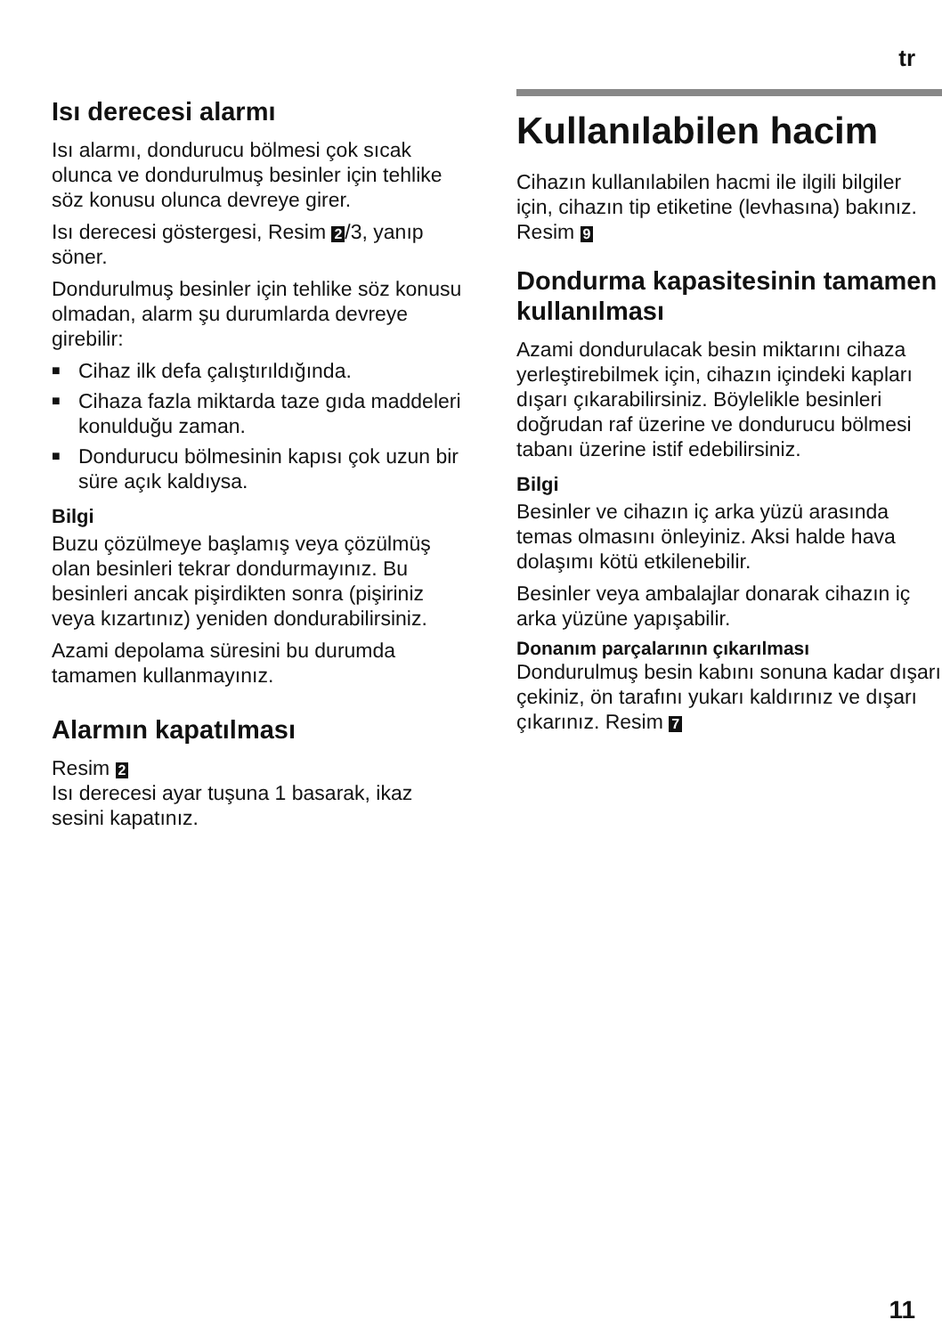tr
Isı derecesi alarmı
Isı alarmı, dondurucu bölmesi çok sıcak olunca ve dondurulmuş besinler için tehlike söz konusu olunca devreye girer.
Isı derecesi göstergesi, Resim 2 /3, yanıp söner.
Dondurulmuş besinler için tehlike söz konusu olmadan, alarm şu durumlarda devreye girebilir:
■ Cihaz ilk defa çalıştırıldığında.
■ Cihaza fazla miktarda taze gıda maddeleri konulduğu zaman.
■ Dondurucu bölmesinin kapısı çok uzun bir süre açık kaldıysa.
Bilgi
Buzu çözülmeye başlamış veya çözülmüş olan besinleri tekrar dondurmayınız. Bu besinleri ancak pişirdikten sonra (pişiriniz veya kızartınız) yeniden dondurabilirsiniz.
Azami depolama süresini bu durumda tamamen kullanmayınız.
Alarmın kapatılması
Resim 2
Isı derecesi ayar tuşuna 1 basarak, ikaz sesini kapatınız.
Kullanılabilen hacim
Cihazın kullanılabilen hacmi ile ilgili bilgiler için, cihazın tip etiketine (levhasına) bakınız. Resim 9
Dondurma kapasitesinin tamamen kullanılması
Azami dondurulacak besin miktarını cihaza yerleştirebilmek için, cihazın içindeki kapları dışarı çıkarabilirsiniz. Böylelikle besinleri doğrudan raf üzerine ve dondurucu bölmesi tabanı üzerine istif edebilirsiniz.
Bilgi
Besinler ve cihazın iç arka yüzü arasında temas olmasını önleyiniz. Aksi halde hava dolaşımı kötü etkilenebilir.
Besinler veya ambalajlar donarak cihazın iç arka yüzüne yapışabilir.
Donanım parçalarının çıkarılması
Dondurulmuş besin kabını sonuna kadar dışarı çekiniz, ön tarafını yukarı kaldırınız ve dışarı çıkarınız. Resim 7
11